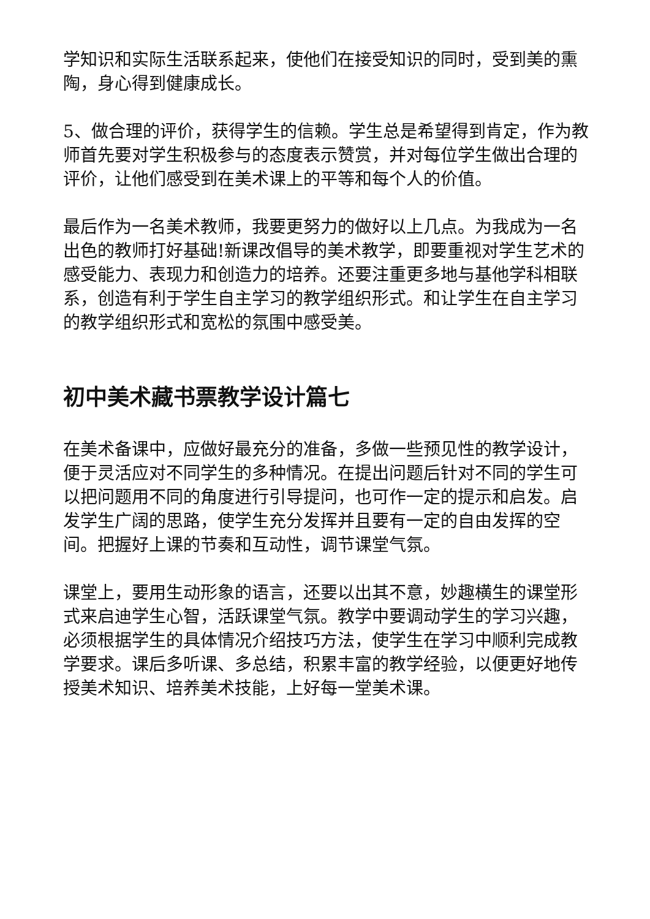学知识和实际生活联系起来，使他们在接受知识的同时，受到美的熏陶，身心得到健康成长。
5、做合理的评价，获得学生的信赖。学生总是希望得到肯定，作为教师首先要对学生积极参与的态度表示赞赏，并对每位学生做出合理的评价，让他们感受到在美术课上的平等和每个人的价值。
最后作为一名美术教师，我要更努力的做好以上几点。为我成为一名出色的教师打好基础!新课改倡导的美术教学，即要重视对学生艺术的感受能力、表现力和创造力的培养。还要注重更多地与基他学科相联系，创造有利于学生自主学习的教学组织形式。和让学生在自主学习的教学组织形式和宽松的氛围中感受美。
初中美术藏书票教学设计篇七
在美术备课中，应做好最充分的准备，多做一些预见性的教学设计，便于灵活应对不同学生的多种情况。在提出问题后针对不同的学生可以把问题用不同的角度进行引导提问，也可作一定的提示和启发。启发学生广阔的思路，使学生充分发挥并且要有一定的自由发挥的空间。把握好上课的节奏和互动性，调节课堂气氛。
课堂上，要用生动形象的语言，还要以出其不意，妙趣横生的课堂形式来启迪学生心智，活跃课堂气氛。教学中要调动学生的学习兴趣，必须根据学生的具体情况介绍技巧方法，使学生在学习中顺利完成教学要求。课后多听课、多总结，积累丰富的教学经验，以便更好地传授美术知识、培养美术技能，上好每一堂美术课。